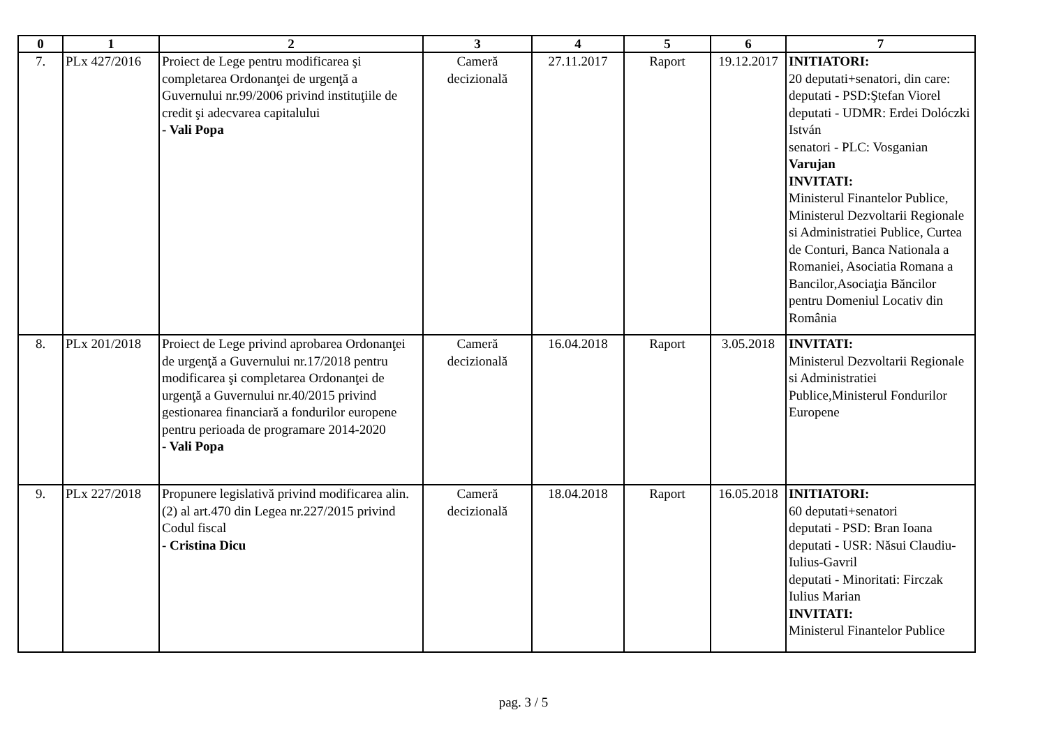| 0 | 1 | 2 | 3 | 4 | 5 | 6 | 7 |
| --- | --- | --- | --- | --- | --- | --- | --- |
| 7. | PLx 427/2016 | Proiect de Lege pentru modificarea şi completarea Ordonanţei de urgenţă a Guvernului nr.99/2006 privind instituţiile de credit şi adecvarea capitalului - Vali Popa | Cameră decizională | 27.11.2017 | Raport | 19.12.2017 | INITIATORI: 20 deputati+senatori, din care: deputati - PSD:Ştefan Viorel deputati - UDMR: Erdei Dolóczki István senatori - PLC: Vosganian Varujan INVITATI: Ministerul Finantelor Publice, Ministerul Dezvoltarii Regionale si Administratiei Publice, Curtea de Conturi, Banca Nationala a Romaniei, Asociatia Romana a Bancilor,Asociaţia Băncilor pentru Domeniul Locativ din România |
| 8. | PLx 201/2018 | Proiect de Lege privind aprobarea Ordonanţei de urgenţă a Guvernului nr.17/2018 pentru modificarea şi completarea Ordonanţei de urgenţă a Guvernului nr.40/2015 privind gestionarea financiară a fondurilor europene pentru perioada de programare 2014-2020 - Vali Popa | Cameră decizională | 16.04.2018 | Raport | 3.05.2018 | INVITATI: Ministerul Dezvoltarii Regionale si Administratiei Publice,Ministerul Fondurilor Europene |
| 9. | PLx 227/2018 | Propunere legislativă privind modificarea alin.(2) al art.470 din Legea nr.227/2015 privind Codul fiscal - Cristina Dicu | Cameră decizională | 18.04.2018 | Raport | 16.05.2018 | INITIATORI: 60 deputati+senatori deputati - PSD: Bran Ioana deputati - USR: Năsui Claudiu-Iulius-Gavril deputati - Minoritati: Firczak Iulius Marian INVITATI: Ministerul Finantelor Publice |
pag. 3 / 5